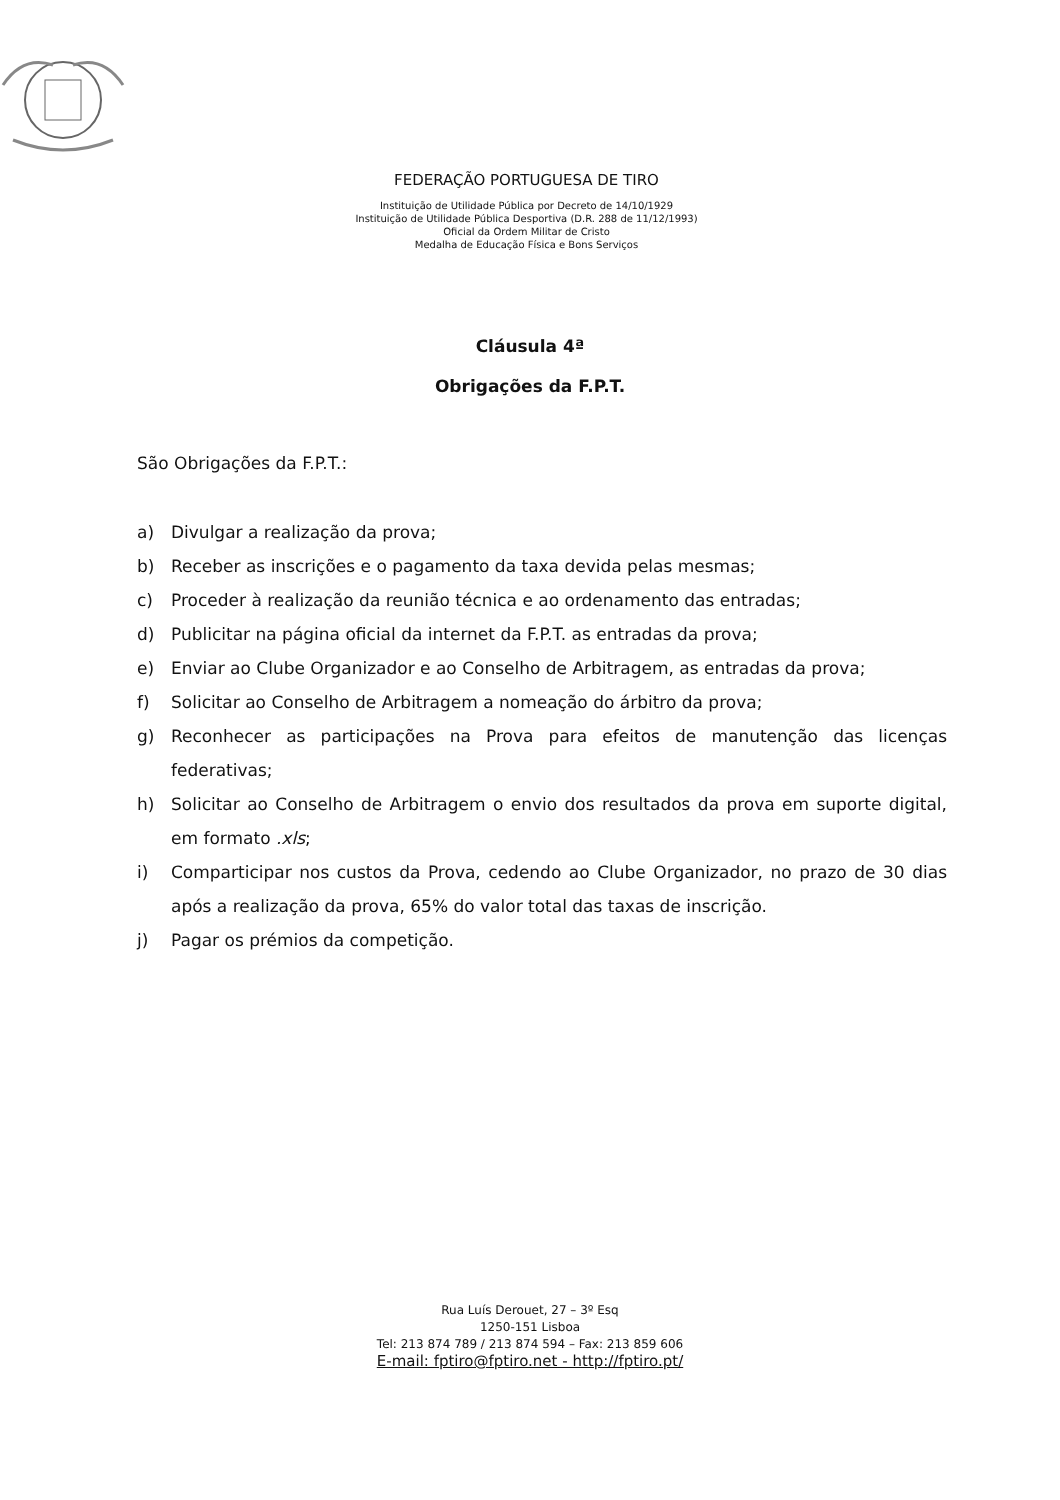FEDERAÇÃO PORTUGUESA DE TIRO
Instituição de Utilidade Pública por Decreto de 14/10/1929
Instituição de Utilidade Pública Desportiva (D.R. 288 de 11/12/1993)
Oficial da Ordem Militar de Cristo
Medalha de Educação Física e Bons Serviços
Cláusula 4ª
Obrigações da F.P.T.
São Obrigações da F.P.T.:
a) Divulgar a realização da prova;
b) Receber as inscrições e o pagamento da taxa devida pelas mesmas;
c) Proceder à realização da reunião técnica e ao ordenamento das entradas;
d) Publicitar na página oficial da internet da F.P.T. as entradas da prova;
e) Enviar ao Clube Organizador e ao Conselho de Arbitragem, as entradas da prova;
f) Solicitar ao Conselho de Arbitragem a nomeação do árbitro da prova;
g) Reconhecer as participações na Prova para efeitos de manutenção das licenças federativas;
h) Solicitar ao Conselho de Arbitragem o envio dos resultados da prova em suporte digital, em formato .xls;
i) Comparticipar nos custos da Prova, cedendo ao Clube Organizador, no prazo de 30 dias após a realização da prova, 65% do valor total das taxas de inscrição.
j) Pagar os prémios da competição.
Rua Luís Derouet, 27 – 3º Esq
1250-151 Lisboa
Tel: 213 874 789 / 213 874 594 – Fax: 213 859 606
E-mail: fptiro@fptiro.net - http://fptiro.pt/